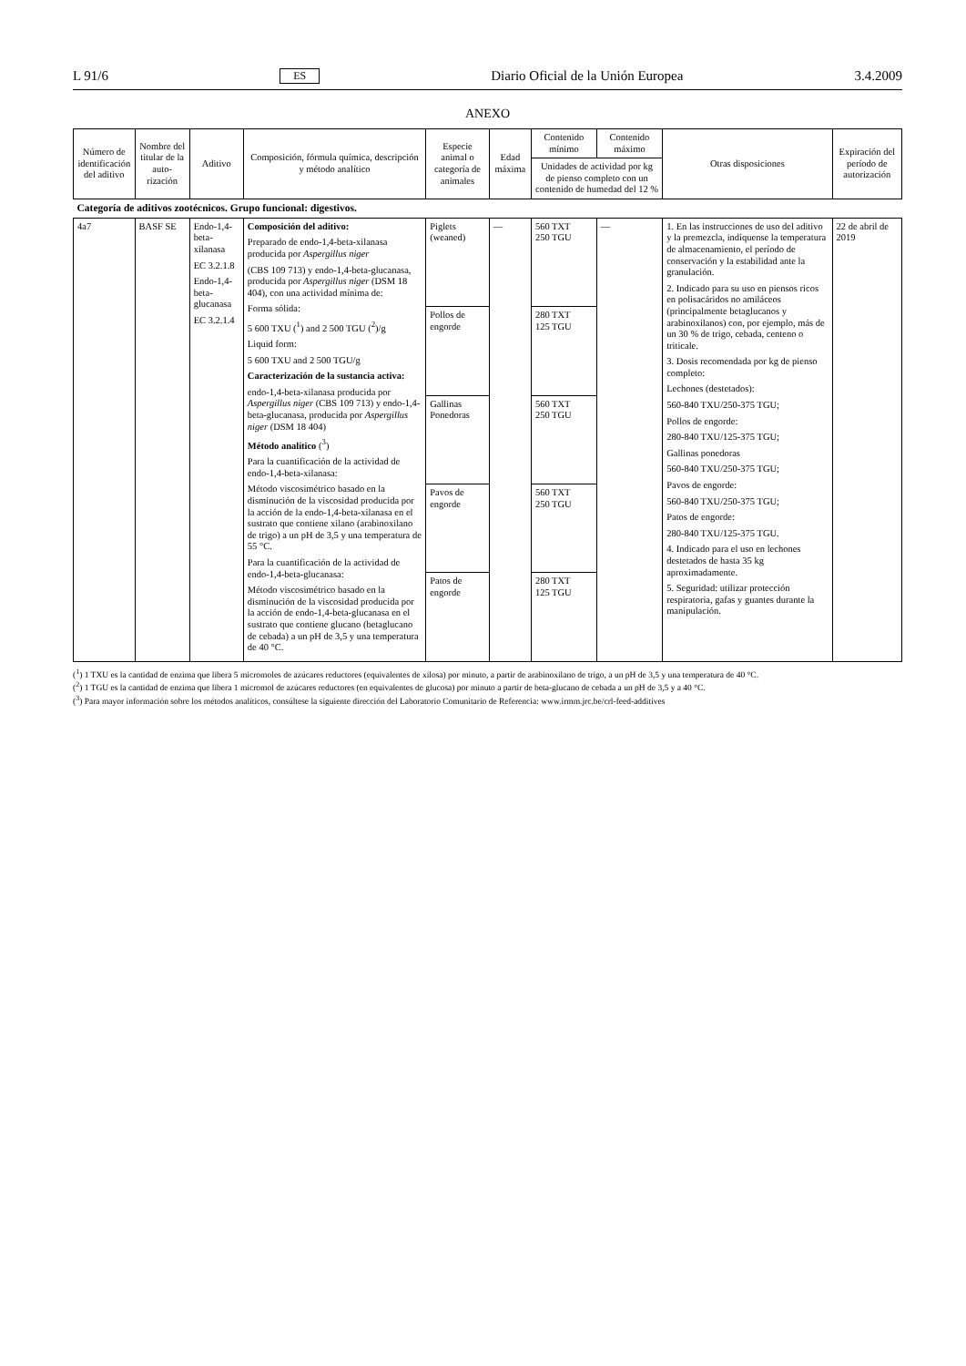L 91/6 ES Diario Oficial de la Unión Europea 3.4.2009
ANEXO
| Número de identifica­ción del aditivo | Nombre del titular de la auto­rización | Aditivo | Composición, fórmula química, descripción y método analítico | Especie animal o categoría de animales | Edad máxima | Contenido mínimo | Contenido máximo | Otras disposiciones | Expiración del período de autorización |
| --- | --- | --- | --- | --- | --- | --- | --- | --- | --- |
| | | | | | | Unidades de actividad por kg de pienso completo con un contenido de humedad del 12 % | | | |
| Categoría de aditivos zootécnicos. Grupo funcional: digestivos. | | | | | | | | | |
| 4a7 | BASF SE | Endo-1,4-beta-xilanasa EC 3.2.1.8 Endo-1,4-beta-glucanasa EC 3.2.1.4 | Composición del aditivo: Preparado de endo-1,4-beta-xilanasa producida por Aspergillus niger (CBS 109 713) y endo-1,4-beta-glucanasa, producida por Aspergillus niger (DSM 18 404), con una actividad mínima de: Forma sólida: 5 600 TXU (<sup>1</sup>) and 2 500 TGU (<sup>2</sup>)/g Liquid form: 5 600 TXU and 2 500 TGU/g Caracterización de la sustancia activa: endo-1,4-beta-xilanasa producida por Aspergillus niger (CBS 109 713) y endo-1,4-beta-glucanasa, producida por Aspergillus niger (DSM 18 404) Método analítico (<sup>3</sup>) Para la cuantificación de la actividad de endo-1,4-beta-xilanasa: Método viscosimétrico basado en la disminución de la viscosidad producida por la acción de la endo-1,4-beta-xilanasa en el sustrato que contiene xilano (arabinoxilano de trigo) a un pH de 3,5 y una temperatura de 55 °C. Para la cuantificación de la actividad de endo-1,4-beta-glucanasa: Método viscosimétrico basado en la disminución de la viscosidad producida por la acción de endo-1,4-beta-glucanasa en el sustrato que contiene glucano (betaglucano de cebada) a un pH de 3,5 y una temperatura de 40 °C. | Piglets (weaned) | — | 560 TXT 250 TGU | — | 1. En las instrucciones de uso del aditivo y la premezcla, indíquense la temperatura de almacenamiento, el período de conservación y la estabilidad ante la granulación. 2. Indicado para su uso en piensos ricos en polisacáridos no amiláceos (principalmente betaglucanos y arabinoxilanos) con, por ejemplo, más de un 30 % de trigo, cebada, centeno o triticale. 3. Dosis recomendada por kg de pienso completo: Lechones (destetados): 560-840 TXU/250-375 TGU; Pollos de engorde: 280-840 TXU/125-375 TGU; Gallinas ponedoras 560-840 TXU/250-375 TGU; Pavos de engorde: 560-840 TXU/250-375 TGU; Patos de engorde: 280-840 TXU/125-375 TGU. 4. Indicado para el uso en lechones destetados de hasta 35 kg aproximadamente. 5. Seguridad: utilizar protección respiratoria, gafas y guantes durante la manipulación. | 22 de abril de 2019 |
| | | | | Pollos de engorde | | 280 TXT 125 TGU | | | |
| | | | | Gallinas Ponedoras | | 560 TXT 250 TGU | | | |
| | | | | Pavos de engorde | | 560 TXT 250 TGU | | | |
| | | | | Patos de engorde | | 280 TXT 125 TGU | | | |
(<sup>1</sup>) 1 TXU es la cantidad de enzima que libera 5 micromoles de azúcares reductores (equivalentes de xilosa) por minuto, a partir de arabinoxilano de trigo, a un pH de 3,5 y una temperatura de 40 °C.
(<sup>2</sup>) 1 TGU es la cantidad de enzima que libera 1 micromol de azúcares reductores (en equivalentes de glucosa) por minuto a partir de beta-glucano de cebada a un pH de 3,5 y a 40 °C.
(<sup>3</sup>) Para mayor información sobre los métodos analíticos, consúltese la siguiente dirección del Laboratorio Comunitario de Referencia: www.irmm.jrc.be/crl-feed-additives